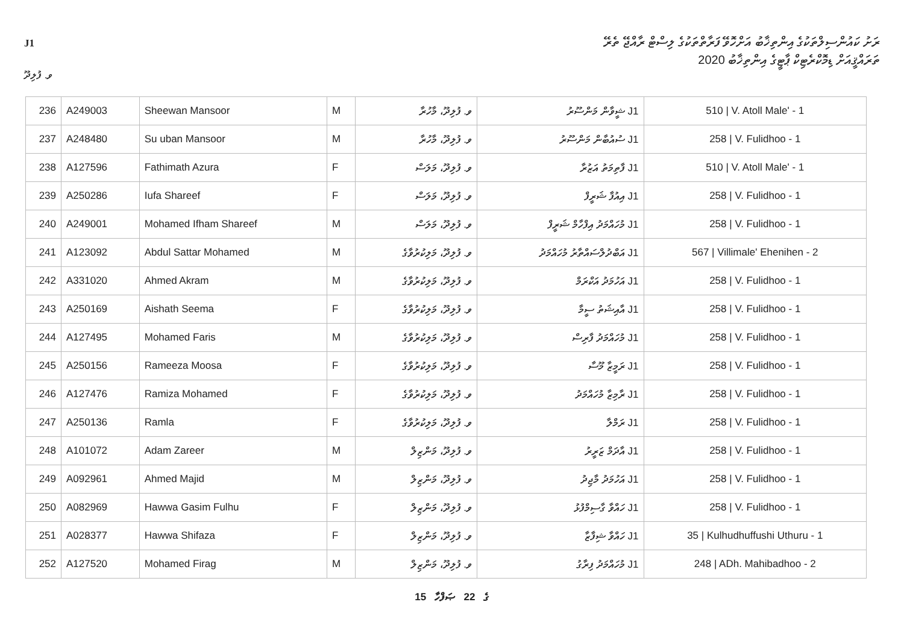J1
ރަށު ކައުންސިލްތަކުގެ އިންތިޚާބު އަށްހޮވޭ ފަރާތްތަކުގެ ލިސްޓް ރާއްޖޭ ތެރޭ
ތަރައްޤީއަށް ޑިމޮކްރެޓިކް ޕާޓީގެ އިންތިޚާބު 2020
ވ. ފުލިދޫ
| 236 | A249003 | Sheewan Mansoor | M | ވ. ފުލިދޫ، މާހުރާ | J1 ޝީވާން މަންސޫރު | 510 / V. Atoll Male' - 1 |
| 237 | A248480 | Su uban Mansoor | M | ވ. ފުލިދޫ، މާހުރާ | J1 ސުއުބާން މަންސޫރު | 258 / V. Fulidhoo - 1 |
| 238 | A127596 | Fathimath Azura | F | ވ. ފުލިދޫ، މަލަސް | J1 ފާތިމަތު އަޒުރާ | 510 / V. Atoll Male' - 1 |
| 239 | A250286 | Iufa Shareef | F | ވ. ފުލިދޫ، މަލަސް | J1 އިއުފާ ޝަރީފް | 258 / V. Fulidhoo - 1 |
| 240 | A249001 | Mohamed Ifham Shareef | M | ވ. ފުލިދޫ، މަލަސް | J1 މުހައްމަދު އިފްހާމް ޝަރީފް | 258 / V. Fulidhoo - 1 |
| 241 | A123092 | Abdul Sattar Mohamed | M | ވ. ފުލިދޫ، މަލިކުރުވާގެ | J1 އަބްދުލްސައްތާރު މުހައްމަދު | 567 / Villimale' Ehenihen - 2 |
| 242 | A331020 | Ahmed Akram | M | ވ. ފުލިދޫ، މަލިކުރުވާގެ | J1 އަހުމަދު އަކްރަމް | 258 / V. Fulidhoo - 1 |
| 243 | A250169 | Aishath Seema | F | ވ. ފުލިދޫ، މަލިކުރުވާގެ | J1 އާއިޝަތު ސީމާ | 258 / V. Fulidhoo - 1 |
| 244 | A127495 | Mohamed Faris | M | ވ. ފުލިދޫ، މަލިކުރުވާގެ | J1 މުހައްމަދު ފާރިސް | 258 / V. Fulidhoo - 1 |
| 245 | A250156 | Rameeza Moosa | F | ވ. ފުލިދޫ، މަލިކުރުވާގެ | J1 ރަމީޒާ މޫސާ | 258 / V. Fulidhoo - 1 |
| 246 | A127476 | Ramiza Mohamed | F | ވ. ފުލިދޫ، މަލިކުރުވާގެ | J1 ރާމިޒާ މުހައްމަދު | 258 / V. Fulidhoo - 1 |
| 247 | A250136 | Ramla | F | ވ. ފުލިދޫ، މަލިކުރުވާގެ | J1 ރަމްލާ | 258 / V. Fulidhoo - 1 |
| 248 | A101072 | Adam Zareer | M | ވ. ފުލިދޫ، މަންޒިލް | J1 އާދަމް ޒަރީރު | 258 / V. Fulidhoo - 1 |
| 249 | A092961 | Ahmed Majid | M | ވ. ފުލިދޫ، މަންޒިލް | J1 އަހުމަދު މާޖިދު | 258 / V. Fulidhoo - 1 |
| 250 | A082969 | Hawwa Gasim Fulhu | F | ވ. ފުލިދޫ، މަންޒިލް | J1 ހައްވާ ގާސިމްފުޅު | 258 / V. Fulidhoo - 1 |
| 251 | A028377 | Hawwa Shifaza | F | ވ. ފުލިދޫ، މަންޒިލް | J1 ހައްވާ ޝިފާޒާ | 35 / Kulhudhuffushi Uthuru - 1 |
| 252 | A127520 | Mohamed Firag | M | ވ. ފުލިދޫ، މަންޒިލް | J1 މުހައްމަދު ފިރާގު | 248 / ADh. Mahibadhoo - 2 |
15 ގެ 22 ޞަފްހާ